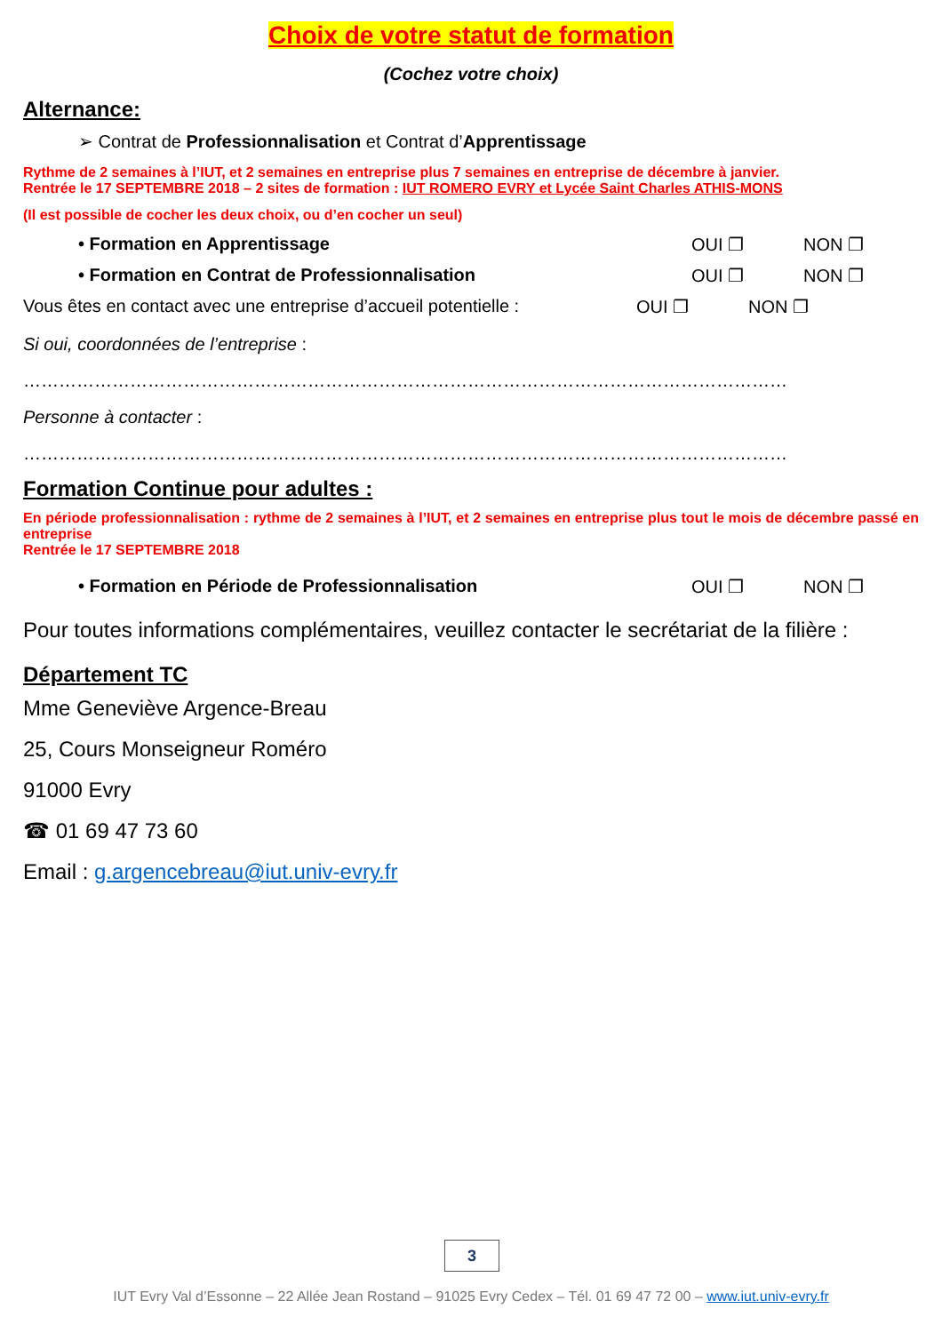Choix de votre statut de formation
(Cochez votre choix)
Alternance:
➢ Contrat de Professionnalisation et Contrat d’Apprentissage
Rythme de 2 semaines à l’IUT, et 2 semaines en entreprise plus 7 semaines en entreprise de décembre à janvier.
Rentrée le 17 SEPTEMBRE 2018 – 2 sites de formation : IUT ROMERO EVRY et Lycée Saint Charles ATHIS-MONS
(Il est possible de cocher les deux choix, ou d’en cocher un seul)
• Formation en Apprentissage OUI ❐ NON ❐
• Formation en Contrat de Professionnalisation OUI ❐ NON ❐
Vous êtes en contact avec une entreprise d’accueil potentielle : OUI ❐ NON ❐
Si oui, coordonnées de l’entreprise :
…………………………………………………………………………………………………………………
Personne à contacter :
…………………………………………………………………………………………………………………
Formation Continue pour adultes :
En période professionnalisation : rythme de 2 semaines à l’IUT, et 2 semaines en entreprise plus tout le mois de décembre passé en entreprise
Rentrée le 17 SEPTEMBRE 2018
• Formation en Période de Professionnalisation OUI ❐ NON ❐
Pour toutes informations complémentaires, veuillez contacter le secrétariat de la filière :
Département TC
Mme Geneviève Argence-Breau
25, Cours Monseigneur Roméro
91000 Evry
☎ 01 69 47 73 60
Email : g.argencebreau@iut.univ-evry.fr
3
IUT Evry Val d’Essonne – 22 Allée Jean Rostand – 91025 Evry Cedex – Tél. 01 69 47 72 00 – www.iut.univ-evry.fr